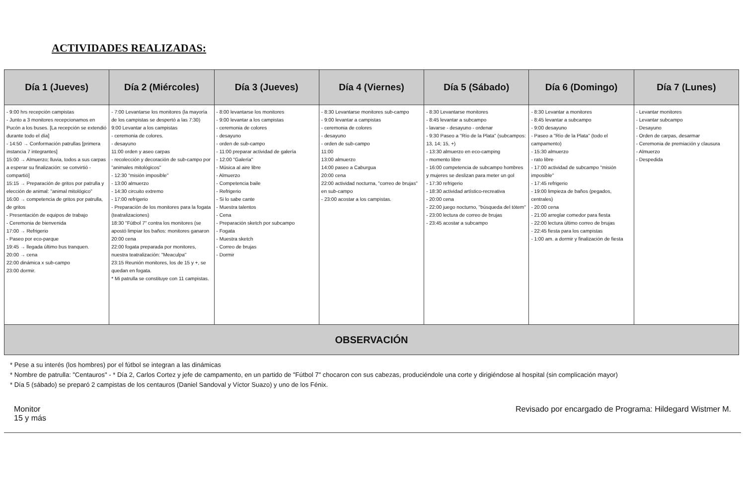ACTIVIDADES REALIZADAS:
| Día 1 (Jueves) | Día 2 (Miércoles) | Día 3 (Jueves) | Día 4 (Viernes) | Día 5 (Sábado) | Día 6 (Domingo) | Día 7 (Lunes) |
| --- | --- | --- | --- | --- | --- | --- |
| - 9:00 hrs recepción campistas - Junto a 3 monitores recepcionamos en Pucón a los buses. [La recepción se extendió durante todo el día] - 14:50 → Conformación patrullas [primera instancia 7 integrantes] 15:00 → Almuerzo; lluvia, todos a sus carpas a esperar su finalización: se convirtió - compartió] 15:15 → Preparación de gritos por patrulla y elección de animal: "animal mitológico" 16:00 → competencia de gritos por patrulla, de gritos - Presentación de equipos de trabajo - Ceremonia de bienvenida 17:00 → Refrigerio - Paseo por eco-parque 19:45 → llegada último bus tranquen. 20:00 → cena 22:00 dinámica x sub-campo 23:00 dormir. | - 7:00 Levantarse los monitores (la mayoría de los campistas se despertó a las 7:30) 9:00 Levantar a los campistas - ceremonia de colores. - desayuno 11:00 orden y aseo carpas - recolección y decoración de sub-campo por "animales mitológicos" - 12:30 "misión imposible" - 13:00 almuerzo - 14:30 circuito extremo - 17:00 refrigerio - Preparación de los monitores para la fogata (teatralizaciones) 18:30 "Fútbol 7" contra los monitores (se apostó limpiar los baños: monitores ganaron 20:00 cena 22:00 fogata preparada por monitores, nuestra teatralización: "Meaculpa" 23:15 Reunión monitores, los de 15 y +, se quedan en fogata. * Mi patrulla se constituye con 11 campistas. | - 8:00 levantarse los monitores - 9:00 levantar a los campistas - ceremonia de colores - desayuno - orden de sub-campo - 11:00 preparar actividad de galería - 12:00 "Galería" - Música al aire libre - Almuerzo - Competencia baile - Refrigerio - Si lo sabe cante - Muestra talentos - Cena - Preparación sketch por subcampo - Fogata - Muestra sketch - Correo de brujas - Dormir | - 8:30 Levantarse monitores sub-campo - 9:00 levantar a campistas - ceremonia de colores - desayuno - orden de sub-campo 11:00 13:00 almuerzo 14:00 paseo a Caburgua 20:00 cena 22:00 actividad nocturna, "correo de brujas" en sub-campo - 23:00 acostar a los campistas. | - 8:30 Levantarse monitores - 8:45 levantar a subcampo - lavarse - desayuno - ordenar - 9:30 Paseo a "Río de la Plata" (subcampos: 13, 14; 15, +) - 13:30 almuerzo en eco-camping - momento libre - 16:00 competencia de subcampo hombres y mujeres se deslizan para meter un gol - 17:30 refrigerio - 18:30 actividad artístico-recreativa - 20:00 cena - 22:00 juego nocturno, "búsqueda del tótem" - 23:00 lectura de correo de brujas - 23:45 acostar a subcampo | - 8:30 Levantar a monitores - 8:45 levantar a subcampo - 9:00 desayuno - Paseo a "Río de la Plata" (todo el campamento) - 15:30 almuerzo - rato libre - 17:00 actividad de subcampo "misión imposible" - 17:45 refrigerio - 19:00 limpieza de baños (pegados, centrales) - 20:00 cena - 21:00 arreglar comedor para fiesta - 22:00 lectura último correo de brujas - 22:45 fiesta para los campistas - 1:00 am. a dormir y finalización de fiesta | - Levantar monitores - Levantar subcampo - Desayuno - Orden de carpas, desarmar - Ceremonia de premiación y clausura - Almuerzo - Despedida |
| OBSERVACIÓN | | | | | | |
* Pese a su interés (los hombres) por el fútbol se integran a las dinámicas
* Nombre de patrulla: "Centauros" - * Día 2, Carlos Cortez y jefe de campamento, en un partido de "Fútbol 7" chocaron con sus cabezas, produciéndole una corte y dirigiéndose al hospital (sin complicación mayor)
* Día 5 (sábado) se preparó 2 campistas de los centauros (Daniel Sandoval y Víctor Suazo) y uno de los Fénix.
Monitor
15 y más
Revisado por encargado de Programa: Hildegard Wistmer M.